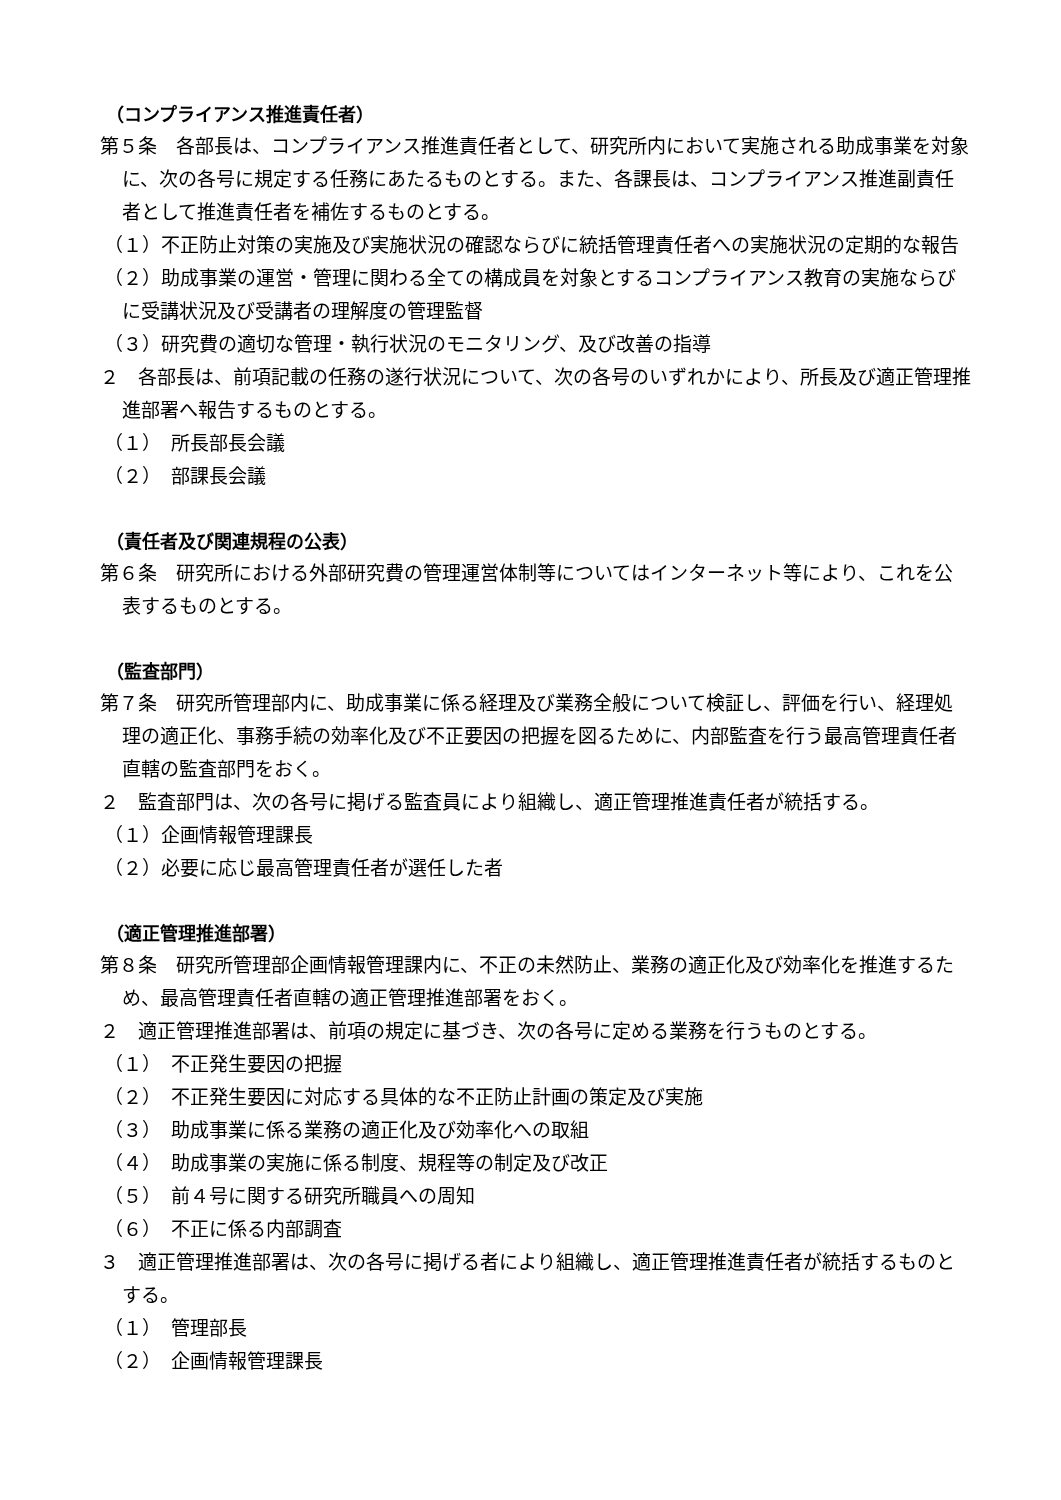（コンプライアンス推進責任者）
第５条　各部長は、コンプライアンス推進責任者として、研究所内において実施される助成事業を対象に、次の各号に規定する任務にあたるものとする。また、各課長は、コンプライアンス推進副責任者として推進責任者を補佐するものとする。
（１）不正防止対策の実施及び実施状況の確認ならびに統括管理責任者への実施状況の定期的な報告
（２）助成事業の運営・管理に関わる全ての構成員を対象とするコンプライアンス教育の実施ならびに受講状況及び受講者の理解度の管理監督
（３）研究費の適切な管理・執行状況のモニタリング、及び改善の指導
２　各部長は、前項記載の任務の遂行状況について、次の各号のいずれかにより、所長及び適正管理推進部署へ報告するものとする。
（１）　所長部長会議
（２）　部課長会議
（責任者及び関連規程の公表）
第６条　研究所における外部研究費の管理運営体制等についてはインターネット等により、これを公表するものとする。
（監査部門）
第７条　研究所管理部内に、助成事業に係る経理及び業務全般について検証し、評価を行い、経理処理の適正化、事務手続の効率化及び不正要因の把握を図るために、内部監査を行う最高管理責任者直轄の監査部門をおく。
２　監査部門は、次の各号に掲げる監査員により組織し、適正管理推進責任者が統括する。
（１）企画情報管理課長
（２）必要に応じ最高管理責任者が選任した者
（適正管理推進部署）
第８条　研究所管理部企画情報管理課内に、不正の未然防止、業務の適正化及び効率化を推進するため、最高管理責任者直轄の適正管理推進部署をおく。
２　適正管理推進部署は、前項の規定に基づき、次の各号に定める業務を行うものとする。
（１）　不正発生要因の把握
（２）　不正発生要因に対応する具体的な不正防止計画の策定及び実施
（３）　助成事業に係る業務の適正化及び効率化への取組
（４）　助成事業の実施に係る制度、規程等の制定及び改正
（５）　前４号に関する研究所職員への周知
（６）　不正に係る内部調査
３　適正管理推進部署は、次の各号に掲げる者により組織し、適正管理推進責任者が統括するものとする。
（１）　管理部長
（２）　企画情報管理課長